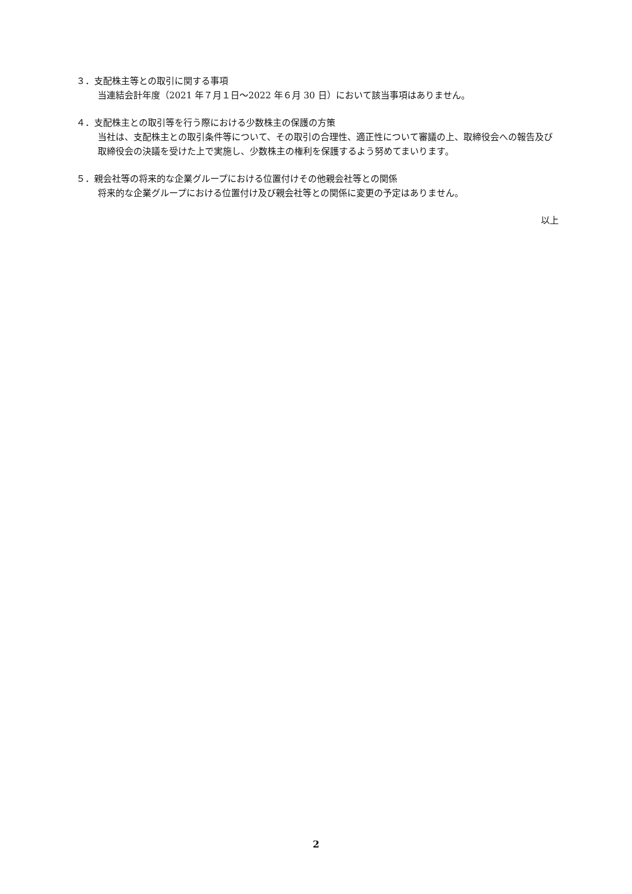３．支配株主等との取引に関する事項
当連結会計年度（2021 年７月１日～2022 年６月 30 日）において該当事項はありません。
４．支配株主との取引等を行う際における少数株主の保護の方策
当社は、支配株主との取引条件等について、その取引の合理性、適正性について審議の上、取締役会への報告及び取締役会の決議を受けた上で実施し、少数株主の権利を保護するよう努めてまいります。
５．親会社等の将来的な企業グループにおける位置付けその他親会社等との関係
将来的な企業グループにおける位置付け及び親会社等との関係に変更の予定はありません。
以上
2